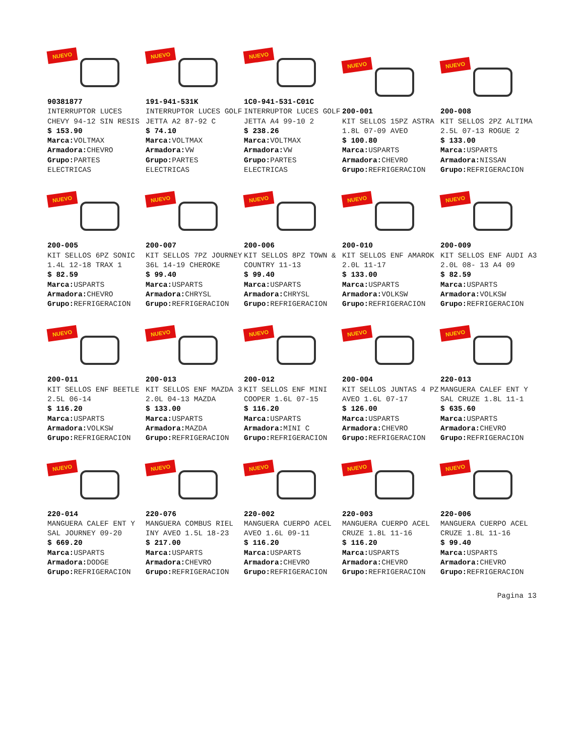NUEVO
90381877
INTERRUPTOR LUCES CHEVY 94-12 SIN RESIS
$ 153.90
Marca: VOLTMAX
Armadora: CHEVRO
Grupo: PARTES ELECTRICAS
NUEVO
191-941-531K
INTERRUPTOR LUCES GOLF JETTA A2 87-92 C
$ 74.10
Marca: VOLTMAX
Armadora: VW
Grupo: PARTES ELECTRICAS
NUEVO
1C0-941-531-C01C
INTERRUPTOR LUCES GOLF JETTA A4 99-10 2
$ 238.26
Marca: VOLTMAX
Armadora: VW
Grupo: PARTES ELECTRICAS
NUEVO
200-001
KIT SELLOS 15PZ ASTRA 1.8L 07-09 AVEO
$ 100.80
Marca: USPARTS
Armadora: CHEVRO
Grupo: REFRIGERACION
NUEVO
200-008
KIT SELLOS 2PZ ALTIMA 2.5L 07-13 ROGUE 2
$ 133.00
Marca: USPARTS
Armadora: NISSAN
Grupo: REFRIGERACION
NUEVO
200-005
KIT SELLOS 6PZ SONIC 1.4L 12-18 TRAX 1
$ 82.59
Marca: USPARTS
Armadora: CHEVRO
Grupo: REFRIGERACION
NUEVO
200-007
KIT SELLOS 7PZ JOURNEY 36L 14-19 CHEROKE
$ 99.40
Marca: USPARTS
Armadora: CHRYSL
Grupo: REFRIGERACION
NUEVO
200-006
KIT SELLOS 8PZ TOWN & COUNTRY 11-13
$ 99.40
Marca: USPARTS
Armadora: CHRYSL
Grupo: REFRIGERACION
NUEVO
200-010
KIT SELLOS ENF AMAROK 2.0L 11-17
$ 133.00
Marca: USPARTS
Armadora: VOLKSW
Grupo: REFRIGERACION
NUEVO
200-009
KIT SELLOS ENF AUDI A3 2.0L 08- 13 A4 09
$ 82.59
Marca: USPARTS
Armadora: VOLKSW
Grupo: REFRIGERACION
NUEVO
200-011
KIT SELLOS ENF BEETLE 2.5L 06-14
$ 116.20
Marca: USPARTS
Armadora: VOLKSW
Grupo: REFRIGERACION
NUEVO
200-013
KIT SELLOS ENF MAZDA 3 2.0L 04-13 MAZDA
$ 133.00
Marca: USPARTS
Armadora: MAZDA
Grupo: REFRIGERACION
NUEVO
200-012
KIT SELLOS ENF MINI COOPER 1.6L 07-15
$ 116.20
Marca: USPARTS
Armadora: MINI C
Grupo: REFRIGERACION
NUEVO
200-004
KIT SELLOS JUNTAS 4 PZ AVEO 1.6L 07-17
$ 126.00
Marca: USPARTS
Armadora: CHEVRO
Grupo: REFRIGERACION
NUEVO
220-013
MANGUERA CALEF ENT Y SAL CRUZE 1.8L 11-1
$ 635.60
Marca: USPARTS
Armadora: CHEVRO
Grupo: REFRIGERACION
NUEVO
220-014
MANGUERA CALEF ENT Y SAL JOURNEY 09-20
$ 669.20
Marca: USPARTS
Armadora: DODGE
Grupo: REFRIGERACION
NUEVO
220-076
MANGUERA COMBUS RIEL INY AVEO 1.5L 18-23
$ 217.00
Marca: USPARTS
Armadora: CHEVRO
Grupo: REFRIGERACION
NUEVO
220-002
MANGUERA CUERPO ACEL AVEO 1.6L 09-11
$ 116.20
Marca: USPARTS
Armadora: CHEVRO
Grupo: REFRIGERACION
NUEVO
220-003
MANGUERA CUERPO ACEL CRUZE 1.8L 11-16
$ 116.20
Marca: USPARTS
Armadora: CHEVRO
Grupo: REFRIGERACION
NUEVO
220-006
MANGUERA CUERPO ACEL CRUZE 1.8L 11-16
$ 99.40
Marca: USPARTS
Armadora: CHEVRO
Grupo: REFRIGERACION
Pagina 13